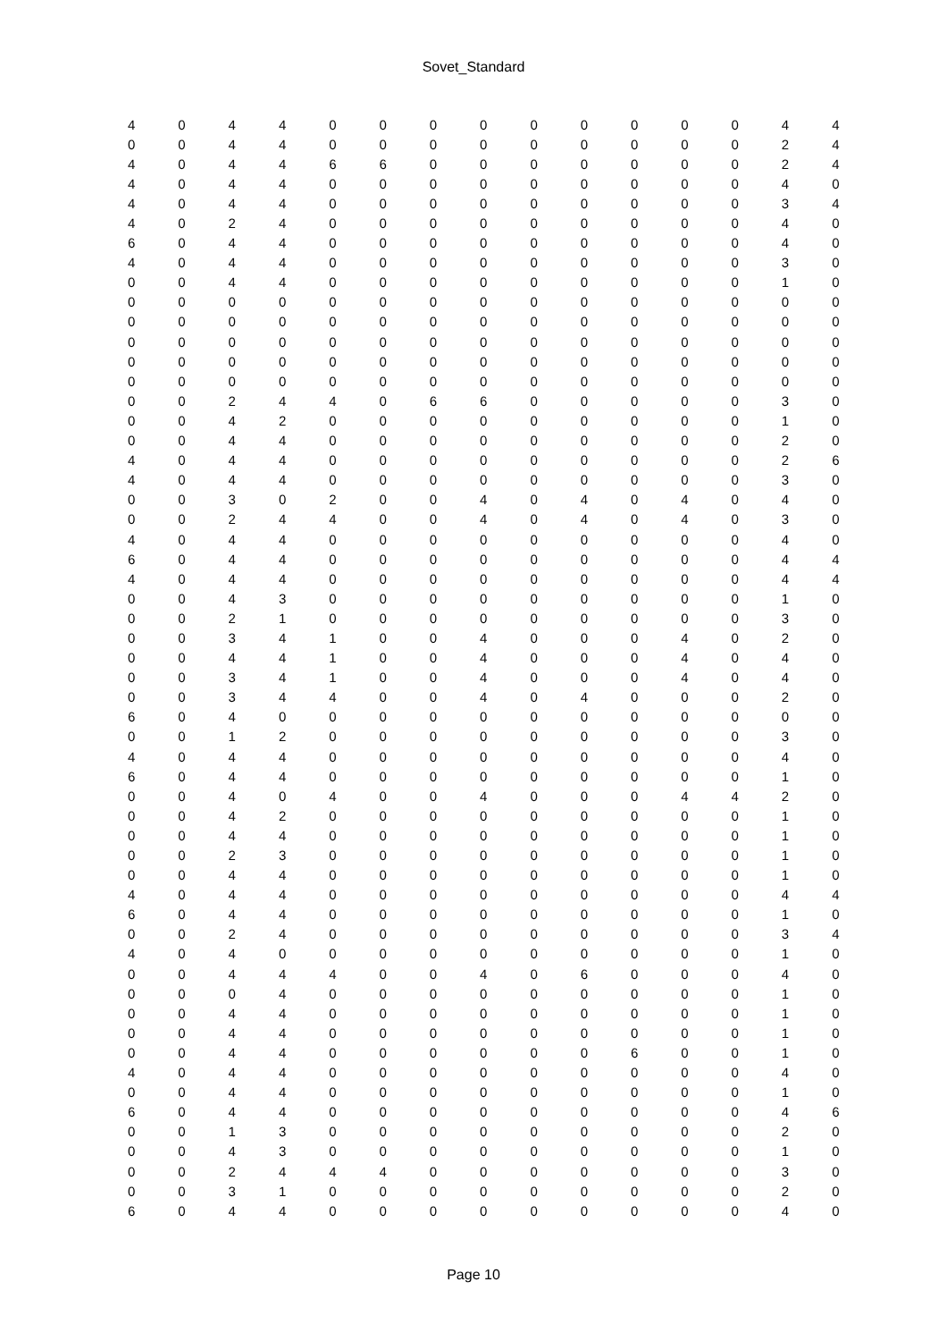Sovet_Standard
| 4 | 0 | 4 | 4 | 0 | 0 | 0 | 0 | 0 | 0 | 0 | 0 | 0 | 4 | 4 |
| 0 | 0 | 4 | 4 | 0 | 0 | 0 | 0 | 0 | 0 | 0 | 0 | 0 | 2 | 4 |
| 4 | 0 | 4 | 4 | 6 | 6 | 0 | 0 | 0 | 0 | 0 | 0 | 0 | 2 | 4 |
| 4 | 0 | 4 | 4 | 0 | 0 | 0 | 0 | 0 | 0 | 0 | 0 | 0 | 4 | 0 |
| 4 | 0 | 4 | 4 | 0 | 0 | 0 | 0 | 0 | 0 | 0 | 0 | 0 | 3 | 4 |
| 4 | 0 | 2 | 4 | 0 | 0 | 0 | 0 | 0 | 0 | 0 | 0 | 0 | 4 | 0 |
| 6 | 0 | 4 | 4 | 0 | 0 | 0 | 0 | 0 | 0 | 0 | 0 | 0 | 4 | 0 |
| 4 | 0 | 4 | 4 | 0 | 0 | 0 | 0 | 0 | 0 | 0 | 0 | 0 | 3 | 0 |
| 0 | 0 | 4 | 4 | 0 | 0 | 0 | 0 | 0 | 0 | 0 | 0 | 0 | 1 | 0 |
| 0 | 0 | 0 | 0 | 0 | 0 | 0 | 0 | 0 | 0 | 0 | 0 | 0 | 0 | 0 |
| 0 | 0 | 0 | 0 | 0 | 0 | 0 | 0 | 0 | 0 | 0 | 0 | 0 | 0 | 0 |
| 0 | 0 | 0 | 0 | 0 | 0 | 0 | 0 | 0 | 0 | 0 | 0 | 0 | 0 | 0 |
| 0 | 0 | 0 | 0 | 0 | 0 | 0 | 0 | 0 | 0 | 0 | 0 | 0 | 0 | 0 |
| 0 | 0 | 0 | 0 | 0 | 0 | 0 | 0 | 0 | 0 | 0 | 0 | 0 | 0 | 0 |
| 0 | 0 | 2 | 4 | 4 | 0 | 6 | 6 | 0 | 0 | 0 | 0 | 0 | 3 | 0 |
| 0 | 0 | 4 | 2 | 0 | 0 | 0 | 0 | 0 | 0 | 0 | 0 | 0 | 1 | 0 |
| 0 | 0 | 4 | 4 | 0 | 0 | 0 | 0 | 0 | 0 | 0 | 0 | 0 | 2 | 0 |
| 4 | 0 | 4 | 4 | 0 | 0 | 0 | 0 | 0 | 0 | 0 | 0 | 0 | 2 | 6 |
| 4 | 0 | 4 | 4 | 0 | 0 | 0 | 0 | 0 | 0 | 0 | 0 | 0 | 3 | 0 |
| 0 | 0 | 3 | 0 | 2 | 0 | 0 | 4 | 0 | 4 | 0 | 4 | 0 | 4 | 0 |
| 0 | 0 | 2 | 4 | 4 | 0 | 0 | 4 | 0 | 4 | 0 | 4 | 0 | 3 | 0 |
| 4 | 0 | 4 | 4 | 0 | 0 | 0 | 0 | 0 | 0 | 0 | 0 | 0 | 4 | 0 |
| 6 | 0 | 4 | 4 | 0 | 0 | 0 | 0 | 0 | 0 | 0 | 0 | 0 | 4 | 4 |
| 4 | 0 | 4 | 4 | 0 | 0 | 0 | 0 | 0 | 0 | 0 | 0 | 0 | 4 | 4 |
| 0 | 0 | 4 | 3 | 0 | 0 | 0 | 0 | 0 | 0 | 0 | 0 | 0 | 1 | 0 |
| 0 | 0 | 2 | 1 | 0 | 0 | 0 | 0 | 0 | 0 | 0 | 0 | 0 | 3 | 0 |
| 0 | 0 | 3 | 4 | 1 | 0 | 0 | 4 | 0 | 0 | 0 | 4 | 0 | 2 | 0 |
| 0 | 0 | 4 | 4 | 1 | 0 | 0 | 4 | 0 | 0 | 0 | 4 | 0 | 4 | 0 |
| 0 | 0 | 3 | 4 | 1 | 0 | 0 | 4 | 0 | 0 | 0 | 4 | 0 | 4 | 0 |
| 0 | 0 | 3 | 4 | 4 | 0 | 0 | 4 | 0 | 4 | 0 | 0 | 0 | 2 | 0 |
| 6 | 0 | 4 | 0 | 0 | 0 | 0 | 0 | 0 | 0 | 0 | 0 | 0 | 0 | 0 |
| 0 | 0 | 1 | 2 | 0 | 0 | 0 | 0 | 0 | 0 | 0 | 0 | 0 | 3 | 0 |
| 4 | 0 | 4 | 4 | 0 | 0 | 0 | 0 | 0 | 0 | 0 | 0 | 0 | 4 | 0 |
| 6 | 0 | 4 | 4 | 0 | 0 | 0 | 0 | 0 | 0 | 0 | 0 | 0 | 1 | 0 |
| 0 | 0 | 4 | 0 | 4 | 0 | 0 | 4 | 0 | 0 | 0 | 4 | 4 | 2 | 0 |
| 0 | 0 | 4 | 2 | 0 | 0 | 0 | 0 | 0 | 0 | 0 | 0 | 0 | 1 | 0 |
| 0 | 0 | 4 | 4 | 0 | 0 | 0 | 0 | 0 | 0 | 0 | 0 | 0 | 1 | 0 |
| 0 | 0 | 2 | 3 | 0 | 0 | 0 | 0 | 0 | 0 | 0 | 0 | 0 | 1 | 0 |
| 0 | 0 | 4 | 4 | 0 | 0 | 0 | 0 | 0 | 0 | 0 | 0 | 0 | 1 | 0 |
| 4 | 0 | 4 | 4 | 0 | 0 | 0 | 0 | 0 | 0 | 0 | 0 | 0 | 4 | 4 |
| 6 | 0 | 4 | 4 | 0 | 0 | 0 | 0 | 0 | 0 | 0 | 0 | 0 | 1 | 0 |
| 0 | 0 | 2 | 4 | 0 | 0 | 0 | 0 | 0 | 0 | 0 | 0 | 0 | 3 | 4 |
| 4 | 0 | 4 | 0 | 0 | 0 | 0 | 0 | 0 | 0 | 0 | 0 | 0 | 1 | 0 |
| 0 | 0 | 4 | 4 | 4 | 0 | 0 | 4 | 0 | 6 | 0 | 0 | 0 | 4 | 0 |
| 0 | 0 | 0 | 4 | 0 | 0 | 0 | 0 | 0 | 0 | 0 | 0 | 0 | 1 | 0 |
| 0 | 0 | 4 | 4 | 0 | 0 | 0 | 0 | 0 | 0 | 0 | 0 | 0 | 1 | 0 |
| 0 | 0 | 4 | 4 | 0 | 0 | 0 | 0 | 0 | 0 | 0 | 0 | 0 | 1 | 0 |
| 0 | 0 | 4 | 4 | 0 | 0 | 0 | 0 | 0 | 0 | 6 | 0 | 0 | 1 | 0 |
| 4 | 0 | 4 | 4 | 0 | 0 | 0 | 0 | 0 | 0 | 0 | 0 | 0 | 4 | 0 |
| 0 | 0 | 4 | 4 | 0 | 0 | 0 | 0 | 0 | 0 | 0 | 0 | 0 | 1 | 0 |
| 6 | 0 | 4 | 4 | 0 | 0 | 0 | 0 | 0 | 0 | 0 | 0 | 0 | 4 | 6 |
| 0 | 0 | 1 | 3 | 0 | 0 | 0 | 0 | 0 | 0 | 0 | 0 | 0 | 2 | 0 |
| 0 | 0 | 4 | 3 | 0 | 0 | 0 | 0 | 0 | 0 | 0 | 0 | 0 | 1 | 0 |
| 0 | 0 | 2 | 4 | 4 | 4 | 0 | 0 | 0 | 0 | 0 | 0 | 0 | 3 | 0 |
| 0 | 0 | 3 | 1 | 0 | 0 | 0 | 0 | 0 | 0 | 0 | 0 | 0 | 2 | 0 |
| 6 | 0 | 4 | 4 | 0 | 0 | 0 | 0 | 0 | 0 | 0 | 0 | 0 | 4 | 0 |
Page 10